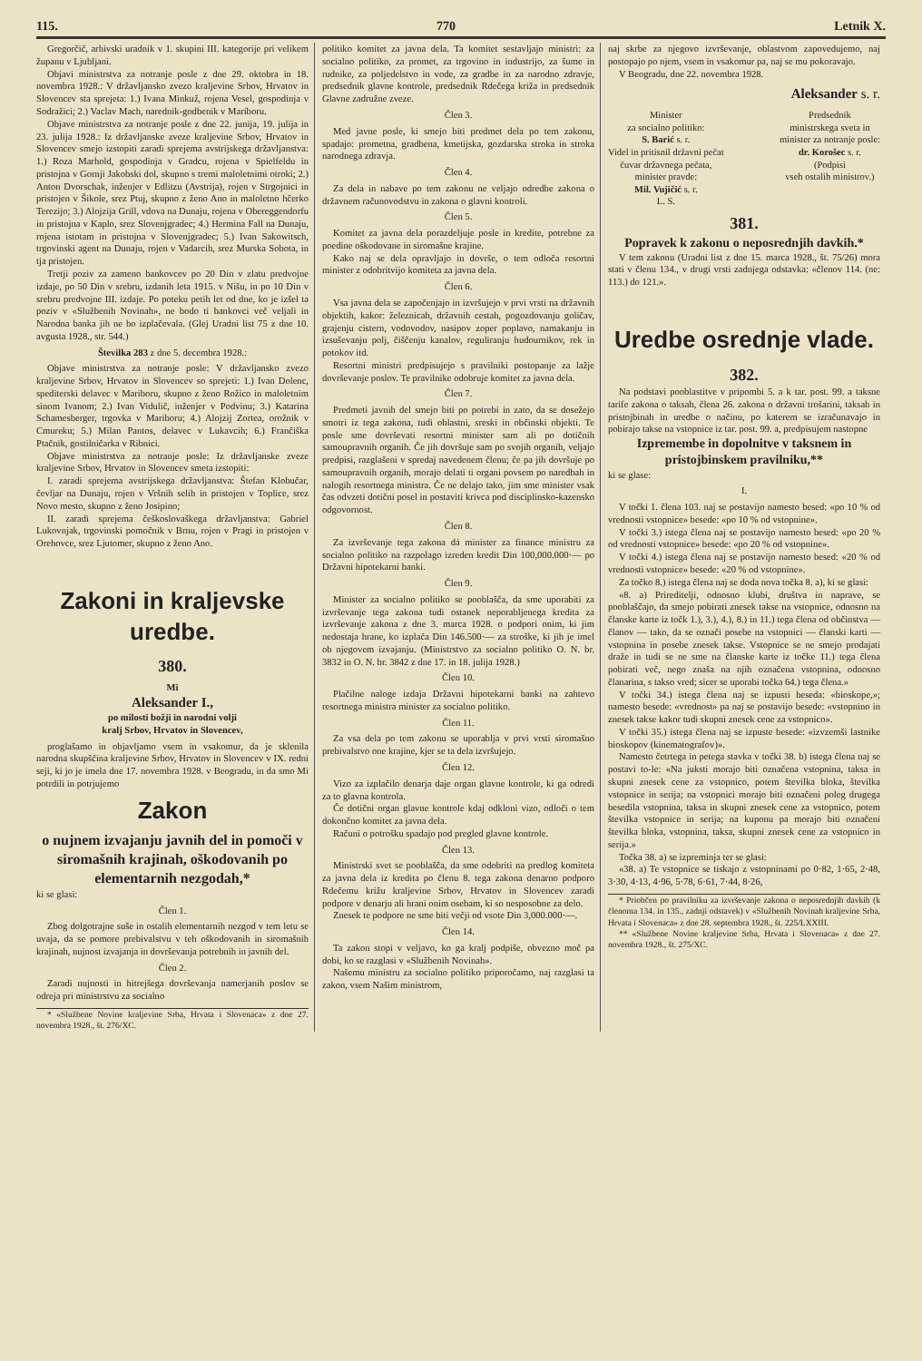115. 770 Letnik X.
Gregorčič, arhivski uradnik v 1. skupini III. kategorije pri velikem županu v Ljubljani.
Objavi ministrstva za notranje posle z dne 29. oktobra in 18. novembra 1928.: V državljansko zvezo kraljevine Srbov, Hrvatov in Slovencev sta sprejeta: 1.) Ivana Minkuž, rojena Vesel, gospodinja v Sodražici; 2.) Vaclav Mach, narednik-godbenik v Mariboru.
Objave ministrstva za notranje posle z dne 22. junija, 19. julija in 23. julija 1928.: Iz državljanske zveze kraljevine Srbov, Hrvatov in Slovencev smejo izstopiti zaradi sprejema avstrijskega državljanstva: 1.) Roza Marhold, gospodinja v Gradcu, rojena v Spielfeldu in pristojna v Gornji Jakobski dol, skupno s tremi maloletnimi otroki; 2.) Anton Dvorschak, inženjer v Edlitzu (Avstrija), rojen v Strgojnici in pristojen v Šikole, srez Ptuj, skupno z ženo Ano in maloletno hčerko Terezijo; 3.) Alojzija Grill, vdova na Dunaju, rojena v Obereggendorfu in pristojna v Kaplo, srez Slovenjgradec; 4.) Hermina Fall na Dunaju, rojena istotam in pristojna v Slovenjgradec; 5.) Ivan Sakowitsch, trgovinski agent na Dunaju, rojen v Vadarcih, srez Murska Sobota, in tja pristojen.
Tretji poziv za zameno bankovcev po 20 Din v zlatu predvojne izdaje, po 50 Din v srebru, izdanih leta 1915. v Nišu, in po 10 Din v srebru predvojne III. izdaje. Po poteku petih let od dne, ko je izšel ta poziv v «Službenih Novinah», ne bodo ti bankovci več veljali in Narodna banka jih ne bo izplačevala. (Glej Uradni list 75 z dne 10. avgusta 1928., str. 544.)
Številka 283 z dne 5. decembra 1928.:
Objave ministrstva za notranje posle: V državljansko zvezo kraljevine Srbov, Hrvatov in Slovencev so sprejeti: 1.) Ivan Dolenc, spediterski delavec v Mariboru, skupno z ženo Rožico in maloletnim sinom Ivanom; 2.) Ivan Vidulič, inženjer v Podvinu; 3.) Katarina Schamesberger, trgovka v Mariboru; 4.) Alojzij Zortea, orožnik v Cmureku; 5.) Milan Pantos, delavec v Lukavcih; 6.) Frančiška Ptačnik, gostilničarka v Ribnici.
Objave ministrstva za notranje posle: Iz državljanske zveze kraljevine Srbov, Hrvatov in Slovencev smeta izstopiti:
I. zaradi sprejema avstrijskega državljanstva: Štefan Klobučar, čevljar na Dunaju, rojen v Vršnih selih in pristojen v Toplice, srez Novo mesto, skupno z ženo Josipino;
II. zaradi sprejema češkoslovaškega državljanstva: Gabriel Lukovnjak, trgovinski pomočnik v Brnu, rojen v Pragi in pristojen v Orehovce, srez Ljutomer, skupno z ženo Ano.
Zakoni in kraljevske uredbe.
380.
Mi
Aleksander I.,
po milosti božji in narodni volji
kralj Srbov, Hrvatov in Slovencev,
proglašamo in objavljamo vsem in vsakomur, da je sklenila narodna skupščina kraljevine Srbov, Hrvatov in Slovencev v IX. redni seji, ki jo je imela dne 17. novembra 1928. v Beogradu, in da smo Mi potrdili in potrjujemo
Zakon
o nujnem izvajanju javnih del in pomoči v siromašnih krajinah, oškodovanih po elementarnih nezgodah,*
ki se glasi:
Člen 1.
Zbog dolgotrajne suše in ostalih elementarnih nezgod v tem letu se uvaja, da se pomore prebivalstvu v teh oškodovanih in siromašnih krajinah, nujnost izvajanja in dovrševanja potrebnih in javnih del.
Člen 2.
Zaradi nujnosti in hitrejšega dovrševanja namerjanih poslov se odreja pri ministrstvu za socialno
* «Službene Novine kraljevine Srba, Hrvata i Slovenaca» z dne 27. novembra 1928., št. 276/XC.
politiko komitet za javna dela. Ta komitet sestavljajo ministri: za socialno politiko, za promet, za trgovino in industrijo, za šume in rudnike, za poljedelstvo in vode, za gradbe in za narodno zdravje, predsednik glavne kontrole, predsednik Rdečega križa in predsednik Glavne zadružne zveze.
Člen 3.
Med javne posle, ki smejo biti predmet dela po tem zakonu, spadajo: prometna, gradbena, kmetijska, gozdarska stroka in stroka narodnega zdravja.
Člen 4.
Za dela in nabave po tem zakonu ne veljajo odredbe zakona o državnem računovodstvu in zakona o glavni kontroli.
Člen 5.
Komitet za javna dela porazdeljuje posle in kredite, potrebne za poedine oškodovane in siromašne krajine.
Kako naj se dela opravljajo in dovrše, o tem odloča resortni minister z odobritvijo komiteta za javna dela.
Člen 6.
Vsa javna dela se započenjajo in izvršujejo v prvi vrsti na državnih objektih, kakor: železnicah, državnih cestah, pogozdovanju goličav, grajenju cistern, vodovodov, nasipov zoper poplavo, namakanju in izsuševanju polj, čiščenju kanalov, reguliranju hudournikov, rek in potokov itd.
Resortni ministri predpisujejo s pravilniki postopanje za lažje dovrševanje poslov. Te pravilnike odobruje komitet za javna dela.
Člen 7.
Predmeti javnih del smejo biti po potrebi in zato, da se dosežejo smotri iz tega zakona, tudi oblastni, sreski in občinski objekti. Te posle sme dovrševati resortni minister sam ali po dotičnih samoupravnih organih. Če jih dovršuje sam po svojih organih, veljajo predpisi, razglašeni v spredaj navedenem členu; če pa jih dovršuje po samoupravnih organih, morajo delati ti organi povsem po naredbah in nalogih resortnega ministra. Če ne delajo tako, jim sme minister vsak čas odvzeti dotični posel in postaviti krivca pod disciplinsko-kazensko odgovornost.
Člen 8.
Za izvrševanje tega zakona dá minister za finance ministru za socialno politiko na razpolago izreden kredit Din 100,000.000·— po Državni hipotekarni banki.
Člen 9.
Minister za socialno politiko se pooblašča, da sme uporabiti za izvrševanje tega zakona tudi ostanek neporabljenega kredita za izvrševanje zakona z dne 3. marca 1928. o podpori onim, ki jim nedostaja hrane, ko izplača Din 146.500·— za stroške, ki jih je imel ob njegovem izvajanju. (Ministrstvo za socialno politiko O. N. br. 3832 in O. N. br. 3842 z dne 17. in 18. julija 1928.)
Člen 10.
Plačilne naloge izdaja Državni hipotekarni banki na zahtevo resortnega ministra minister za socialno politiko.
Člen 11.
Za vsa dela po tem zakonu se uporablja v prvi vrsti siromašno prebivalstvo one krajine, kjer se ta dela izvršujejo.
Člen 12.
Vizo za izplačilo denarja daje organ glavne kontrole, ki ga odredi za to glavna kontrola.
Če dotični organ glavne kontrole kdaj odkloni vizo, odloči o tem dokončno komitet za javna dela.
Računi o potrošku spadajo pod pregled glavne kontrole.
Člen 13.
Ministrski svet se pooblašča, da sme odobriti na predlog komiteta za javna dela iz kredita po členu 8. tega zakona denarno podporo Rdečemu križu kraljevine Srbov, Hrvatov in Slovencev zaradi podpore v denarju ali hrani onim osebam, ki so nesposobne za delo.
Znesek te podpore ne sme biti večji od vsote Din 3,000.000·—.
Člen 14.
Ta zakon stopi v veljavo, ko ga kralj podpiše, obvezno moč pa dobi, ko se razglasi v «Službenih Novinah».
Našemu ministru za socialno politiko priporočamo, naj razglasi ta zakon, vsem Našim ministrom,
naj skrbe za njegovo izvrševanje, oblastvom zapovedujemo, naj postopajo po njem, vsem in vsakomur pa, naj se mu pokoravajo.
V Beogradu, dne 22. novembra 1928.
Aleksander s. r.
Minister
za socialno politiko:
S. Barić s. r.
Videl in pritisnil državni pečat
čuvar državnega pečata,
minister pravde:
Mil. Vujičić s. r.
L. S.
Predsednik
ministrskega sveta in
minister za notranje posle:
dr. Korošec s. r.
(Podpisi
vseh ostalih ministrov.)
381.
Popravek k zakonu o neposrednjih davkih.*
V tem zakonu (Uradni list z dne 15. marca 1928., št. 75/26) mora stati v členu 134., v drugi vrsti zadnjega odstavka: «členov 114. (ne: 113.) do 121.».
Uredbe osrednje vlade.
382.
Na podstavi pooblastitve v pripombi 5. a k tar. post. 99. a taksne tarife zakona o taksah, člena 26. zakona o državni trošarini, taksah in pristojbinah in uredbe o načinu, po katerem se izračunavajo in pobirajo takse na vstopnice iz tar. post. 99. a, predpisujem nastopne
Izpremembe in dopolnitve v taksnem in pristojbinskem pravilniku,**
ki se glase:
I.
V točki 1. člena 103. naj se postavijo namesto besed: «po 10 % od vrednosti vstopnice» besede: «po 10 % od vstopnine».
V točki 3.) istega člena naj se postavijo namesto besed: «po 20 % od vrednosti vstopnice» besede: «po 20 % od vstopnine».
V točki 4.) istega člena naj se postavijo namesto besed: «20 % od vrednosti vstopnice» besede: «20 % od vstopnine».
Za točko 8.) istega člena naj se doda nova točka 8. a), ki se glasi:
«8. a) Prireditelji, odnosno klubi, društva in naprave, se pooblaščajo, da smejo pobirati znesek takse na vstopnice, odnosno na članske karte iz točk 1.), 3.), 4.), 8.) in 11.) tega člena od občinstva — članov — tako, da se označi posebe na vstopnici — članski karti — vstopnina in posebe znesek takse. Vstopnice se ne smejo prodajati draže in tudi se ne sme na članske karte iz točke 11.) tega člena pobirati več, nego znaša na njih označena vstopnina, odnosno članarina, s takso vred; sicer se uporabi točka 64.) tega člena.»
V točki 34.) istega člena naj se izpusti beseda: «bioskope,»; namesto besede: «vrednost» pa naj se postavijo besede: «vstopnino in znesek takse kakor tudi skupni znesek cene za vstopnico».
V točki 35.) istega člena naj se izpuste besede: «izvzemši lastnike bioskopov (kinematografov)».
Namesto četrtega in petega stavka v točki 38. b) istega člena naj se postavi to-le: «Na juksti morajo biti označena vstopnina, taksa in skupni znesek cene za vstopnico, potem številka bloka, številka vstopnice in serija; na vstopnici morajo biti označeni poleg drugega besedila vstopnina, taksa in skupni znesek cene za vstopnico, potem številka vstopnice in serija; na kuponu pa morajo biti označeni številka bloka, vstopnina, taksa, skupni znesek cene za vstopnico in serija.»
Točka 38. a) se izpreminja ter se glasi:
«38. a) Te vstopnice se tiskajo z vstopninami po 0·82, 1·65, 2·48, 3·30, 4·13, 4·96, 5·78, 6·61, 7·44, 8·26,
* Priobčen po pravilniku za izvrševanje zakona o neposrednjih davkih (k členoma 134. in 135., zadnji odstavek) v «Službenih Novinah kraljevine Srba, Hrvata i Slovenaca» z dne 28. septembra 1928., št. 225/LXXIII.
** «Službene Novine kraljevine Srba, Hrvata i Slovenaca» z dne 27. novembra 1928., št. 275/XC.